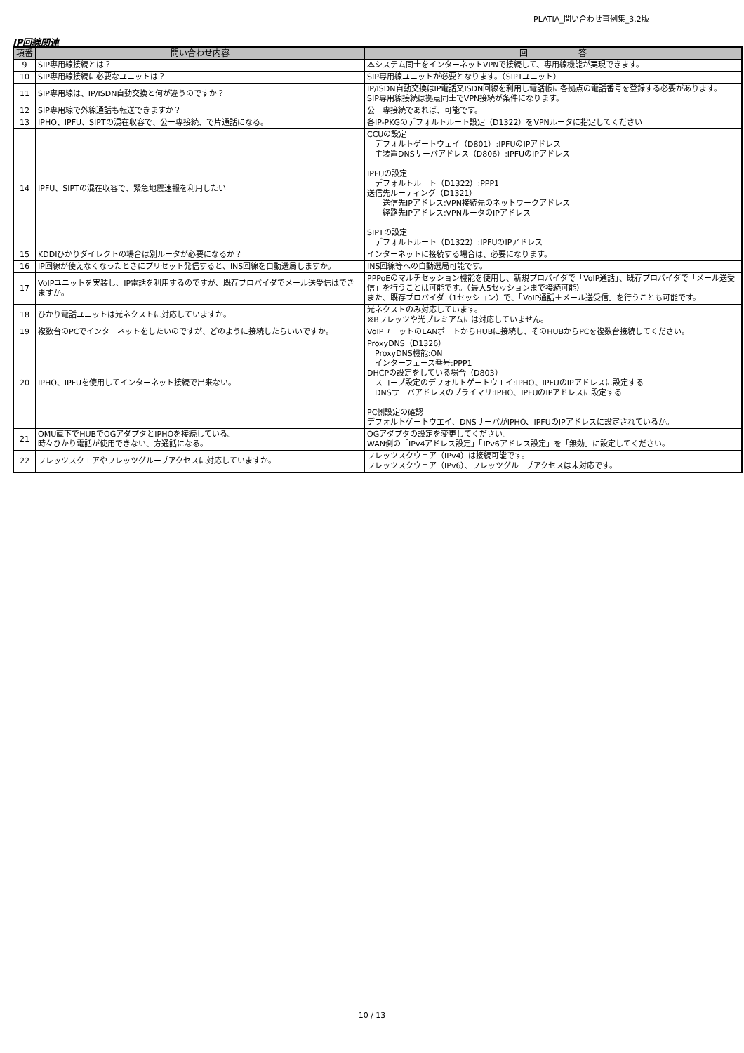PLATIA_問い合わせ事例集_3.2版
IP回線関連
| 項番 | 問い合わせ内容 | 回 答 |
| --- | --- | --- |
| 9 | SIP専用線接続とは？ | 本システム同士をインターネットVPNで接続して、専用線機能が実現できます。 |
| 10 | SIP専用線接続に必要なユニットは？ | SIP専用線ユニットが必要となります。（SIPTユニット） |
| 11 | SIP専用線は、IP/ISDN自動交換と何が違うのですか？ | IP/ISDN自動交換はIP電話又ISDN回線を利用し電話帳に各拠点の電話番号を登録する必要があります。 SIP専用線接続は拠点同士でVPN接続が条件になります。 |
| 12 | SIP専用線で外線通話も転送できますか？ | 公ー専接続であれば、可能です。 |
| 13 | IPHO、IPFU、SIPTの混在収容で、公ー専接続、で片通話になる。 | 各IP-PKGのデフォルトルート設定（D1322）をVPNルータに指定してください |
| 14 | IPFU、SIPTの混在収容で、緊急地震速報を利用したい | CCUの設定 デフォルトゲートウェイ（D801）:IPFUのIPアドレス 主装置DNSサーバアドレス（D806）:IPFUのIPアドレス IPFUの設定 デフォルトルート（D1322）:PPP1 送信先ルーティング（D1321） 送信先IPアドレス:VPN接続先のネットワークアドレス 経路先IPアドレス:VPNルータのIPアドレス SIPTの設定 デフォルトルート（D1322）:IPFUのIPアドレス |
| 15 | KDDIひかりダイレクトの場合は別ルータが必要になるか？ | インターネットに接続する場合は、必要になります。 |
| 16 | IP回線が使えなくなったときにプリセット発信すると、INS回線を自動選局しますか。 | INS回線等への自動選局可能です。 |
| 17 | VoIPユニットを実装し、IP電話を利用するのですが、既存プロバイダでメール送受信はできますか。 | PPPoEのマルチセッション機能を使用し、新規プロバイダで「VoIP通話」、既存プロバイダで「メール送受信」を行うことは可能です。（最大5セッションまで接続可能） また、既存プロバイダ（1セッション）で、「VoIP通話＋メール送受信」を行うことも可能です。 |
| 18 | ひかり電話ユニットは光ネクストに対応していますか。 | 光ネクストのみ対応しています。 ※Bフレッツや光プレミアムには対応していません。 |
| 19 | 複数台のPCでインターネットをしたいのですが、どのように接続したらいいですか。 | VoIPユニットのLANポートからHUBに接続し、そのHUBからPCを複数台接続してください。 |
| 20 | IPHO、IPFUを使用してインターネット接続で出来ない。 | ProxyDNS（D1326） ProxyDNS機能:ON インターフェース番号:PPP1 DHCPの設定をしている場合（D803） スコープ設定のデフォルトゲートウエイ:IPHO、IPFUのIPアドレスに設定する DNSサーバアドレスのプライマリ:IPHO、IPFUのIPアドレスに設定する PC側設定の確認 デフォルトゲートウエイ、DNSサーバがIPHO、IPFUのIPアドレスに設定されているか。 |
| 21 | OMU直下でHUBでOGアダプタとIPHOを接続している。 時々ひかり電話が使用できない、方通話になる。 | OGアダプタの設定を変更してください。 WAN側の「IPv4アドレス設定」「IPv6アドレス設定」を「無効」に設定してください。 |
| 22 | フレッツスクエアやフレッツグループアクセスに対応していますか。 | フレッツスクウェア（IPv4）は接続可能です。 フレッツスクウェア（IPv6）、フレッツグループアクセスは未対応です。 |
10 / 13